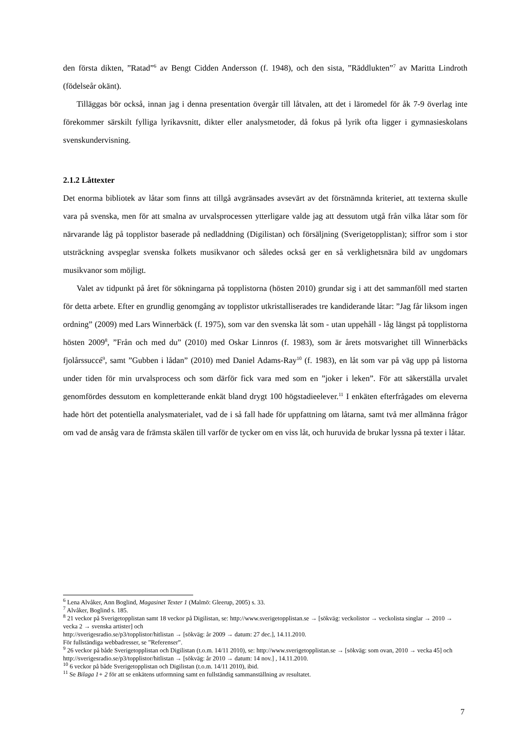den första dikten, ”Ratad”<sup>6</sup> av Bengt Cidden Andersson (f. 1948), och den sista, ”Räddluk­ten”<sup>7</sup> av Maritta Lindroth (födelseår okänt).
Tilläggas bör också, innan jag i denna presentation övergår till låtvalen, att det i läromedel för åk 7-9 överlag inte förekommer särskilt fylliga lyrikavsnitt, dikter eller analysmetoder, då fokus på lyrik ofta ligger i gymnasieskolans svenskundervisning.
2.1.2 Låttexter
Det enorma bibliotek av låtar som finns att tillgå avgränsades avsevärt av det förstnämnda kriteriet, att texterna skulle vara på svenska, men för att smalna av urvalsprocessen ytterligare valde jag att dessutom utgå från vilka låtar som för närvarande låg på topplistor baserade på nedladdning (Digilistan) och försäljning (Sverigetopplistan); siffror som i stor utsträckning avspeglar svenska folkets musikvanor och således också ger en så verklighetsnära bild av ungdomars musikvanor som möjligt.
Valet av tidpunkt på året för sökningarna på topplistorna (hösten 2010) grundar sig i att det sammanföll med starten för detta arbete. Efter en grundlig genomgång av topplistor utkristal­liserades tre kandiderande låtar: ”Jag får liksom ingen ordning” (2009) med Lars Winnerbäck (f. 1975), som var den svenska låt som - utan uppehåll - låg längst på topplistorna hösten 2009<sup>8</sup>, ”Från och med du” (2010) med Oskar Linnros (f. 1983), som är årets motsvarighet till Winnerbäcks fjolårssuccé<sup>9</sup>, samt ”Gubben i lådan” (2010) med Daniel Adams-Ray<sup>10</sup> (f. 1983), en låt som var på väg upp på listorna under tiden för min urvalsprocess och som därför fick vara med som en ”joker i leken”. För att säkerställa urvalet genomfördes dessutom en kom­pletterande enkät bland drygt 100 högstadieelever.<sup>11</sup> I enkäten efterfrågades om eleverna hade hört det potentiella analysmaterialet, vad de i så fall hade för uppfattning om låtarna, samt två mer allmänna frågor om vad de ansåg vara de främsta skälen till varför de tycker om en viss låt, och huruvida de brukar lyssna på texter i låtar.
<sup>6</sup> Lena Alvåker, Ann Boglind, Magasinet Texter 1 (Malmö: Gleerup, 2005) s. 33.
<sup>7</sup> Alvåker, Boglind s. 185.
<sup>8</sup> 21 veckor på Sverigetopplistan samt 18 veckor på Digilistan, se: http://www.sverigetopplistan.se → [sökväg: veckolistor → veckolista singlar → 2010 → vecka 2 → svenska artister] och
http://sverigesradio.se/p3/topplistor/hitlistan → [sökväg: år 2009 → datum: 27 dec.], 14.11.2010.
För fullständiga webbadresser, se ”Referenser”.
<sup>9</sup> 26 veckor på både Sverigetopplistan och Digilistan (t.o.m. 14/11 2010), se: http://www.sverigetopplistan.se → [sökväg: som ovan, 2010 → vecka 45] och http://sverigesradio.se/p3/topplistor/hitlistan → [sökväg: år 2010 → datum: 14 nov.] , 14.11.2010.
<sup>10</sup> 6 veckor på både Sverigetopplistan och Digilistan (t.o.m. 14/11 2010), ibid.
<sup>11</sup> Se Bilaga 1+ 2 för att se enkätens utformning samt en fullständig sammanställning av resultatet.
7